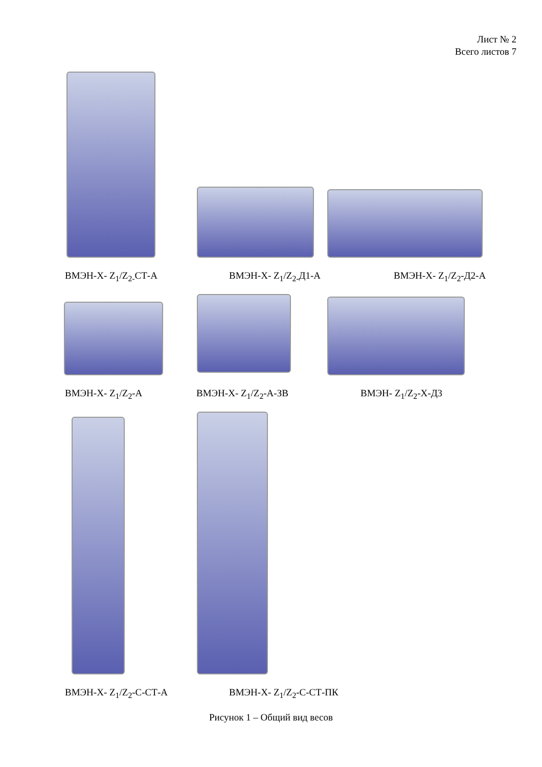Лист № 2
Всего листов 7
ВМЭН-Х- Z<sub>1</sub>/Z<sub>2-</sub>СТ-А ВМЭН-Х- Z<sub>1</sub>/Z<sub>2-</sub>Д1-А ВМЭН-Х- Z<sub>1</sub>/Z<sub>2</sub>-Д2-А
ВМЭН-Х- Z<sub>1</sub>/Z<sub>2</sub>-А ВМЭН-Х- Z<sub>1</sub>/Z<sub>2</sub>-А-ЗВ ВМЭН- Z<sub>1</sub>/Z<sub>2</sub>-Х-Д3
ВМЭН-Х- Z<sub>1</sub>/Z<sub>2</sub>-С-СТ-А ВМЭН-Х- Z<sub>1</sub>/Z<sub>2</sub>-С-СТ-ПК
Рисунок 1 – Общий вид весов